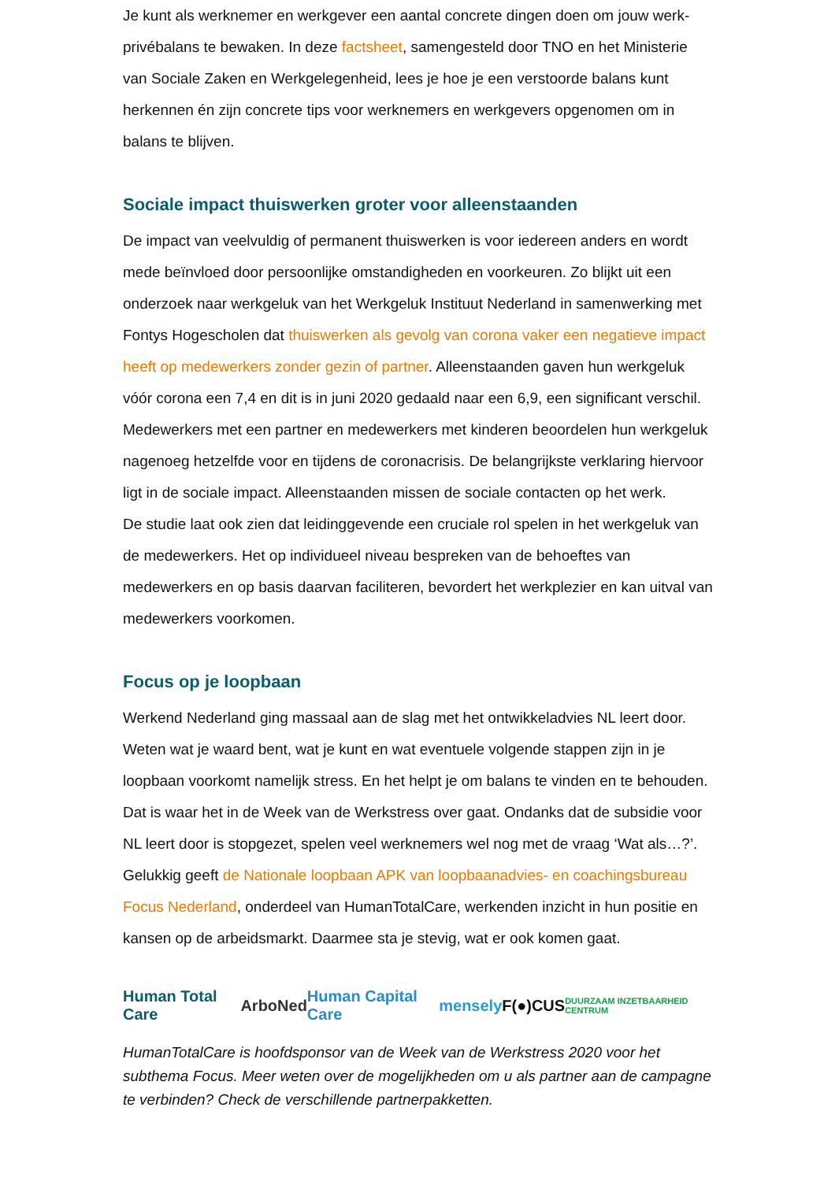Je kunt als werknemer en werkgever een aantal concrete dingen doen om jouw werk-privébalans te bewaken. In deze factsheet, samengesteld door TNO en het Ministerie van Sociale Zaken en Werkgelegenheid, lees je hoe je een verstoorde balans kunt herkennen én zijn concrete tips voor werknemers en werkgevers opgenomen om in balans te blijven.
Sociale impact thuiswerken groter voor alleenstaanden
De impact van veelvuldig of permanent thuiswerken is voor iedereen anders en wordt mede beïnvloed door persoonlijke omstandigheden en voorkeuren. Zo blijkt uit een onderzoek naar werkgeluk van het Werkgeluk Instituut Nederland in samenwerking met Fontys Hogescholen dat thuiswerken als gevolg van corona vaker een negatieve impact heeft op medewerkers zonder gezin of partner. Alleenstaanden gaven hun werkgeluk vóór corona een 7,4 en dit is in juni 2020 gedaald naar een 6,9, een significant verschil. Medewerkers met een partner en medewerkers met kinderen beoordelen hun werkgeluk nagenoeg hetzelfde voor en tijdens de coronacrisis. De belangrijkste verklaring hiervoor ligt in de sociale impact. Alleenstaanden missen de sociale contacten op het werk.
De studie laat ook zien dat leidinggevende een cruciale rol spelen in het werkgeluk van de medewerkers. Het op individueel niveau bespreken van de behoeftes van medewerkers en op basis daarvan faciliteren, bevordert het werkplezier en kan uitval van medewerkers voorkomen.
Focus op je loopbaan
Werkend Nederland ging massaal aan de slag met het ontwikkeladvies NL leert door. Weten wat je waard bent, wat je kunt en wat eventuele volgende stappen zijn in je loopbaan voorkomt namelijk stress. En het helpt je om balans te vinden en te behouden. Dat is waar het in de Week van de Werkstress over gaat. Ondanks dat de subsidie voor NL leert door is stopgezet, spelen veel werknemers wel nog met de vraag ‘Wat als…?’. Gelukkig geeft de Nationale loopbaan APK van loopbaanadvies- en coachingsbureau Focus Nederland, onderdeel van HumanTotalCare, werkenden inzicht in hun positie en kansen op de arbeidsmarkt. Daarmee sta je stevig, wat er ook komen gaat.
Human Total Care ArboNed Human Capital Care mensely F(●)CUS DUURZAAM INZETBAARHEID CENTRUM
HumanTotalCare is hoofdsponsor van de Week van de Werkstress 2020 voor het subthema Focus. Meer weten over de mogelijkheden om u als partner aan de campagne te verbinden? Check de verschillende partnerpakketten.